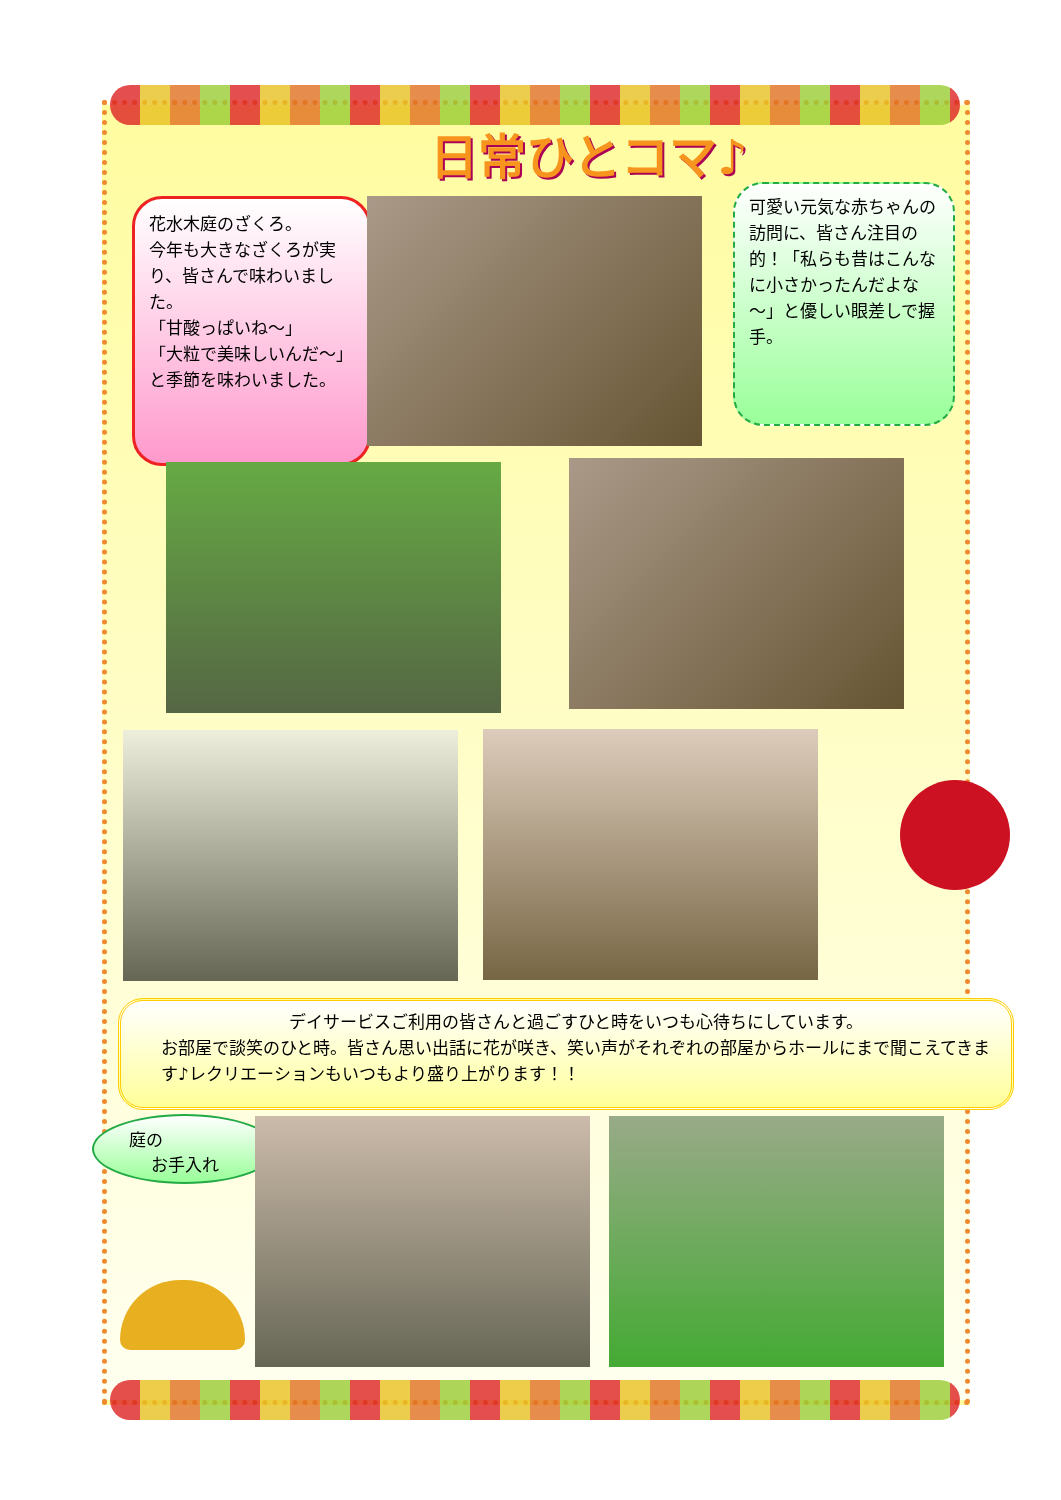日常ひとコマ♪
花水木庭のざくろ。
今年も大きなざくろが実り、皆さんで味わいました。
「甘酸っぱいね～」
「大粒で美味しいんだ～」と季節を味わいました。
可愛い元気な赤ちゃんの訪問に、皆さん注目の的！「私らも昔はこんなに小さかったんだよな～」と優しい眼差しで握手。
デイサービスご利用の皆さんと過ごすひと時をいつも心待ちにしています。
お部屋で談笑のひと時。皆さん思い出話に花が咲き、笑い声がそれぞれの部屋からホールにまで聞こえてきます♪レクリエーションもいつもより盛り上がります！！
庭の
お手入れ